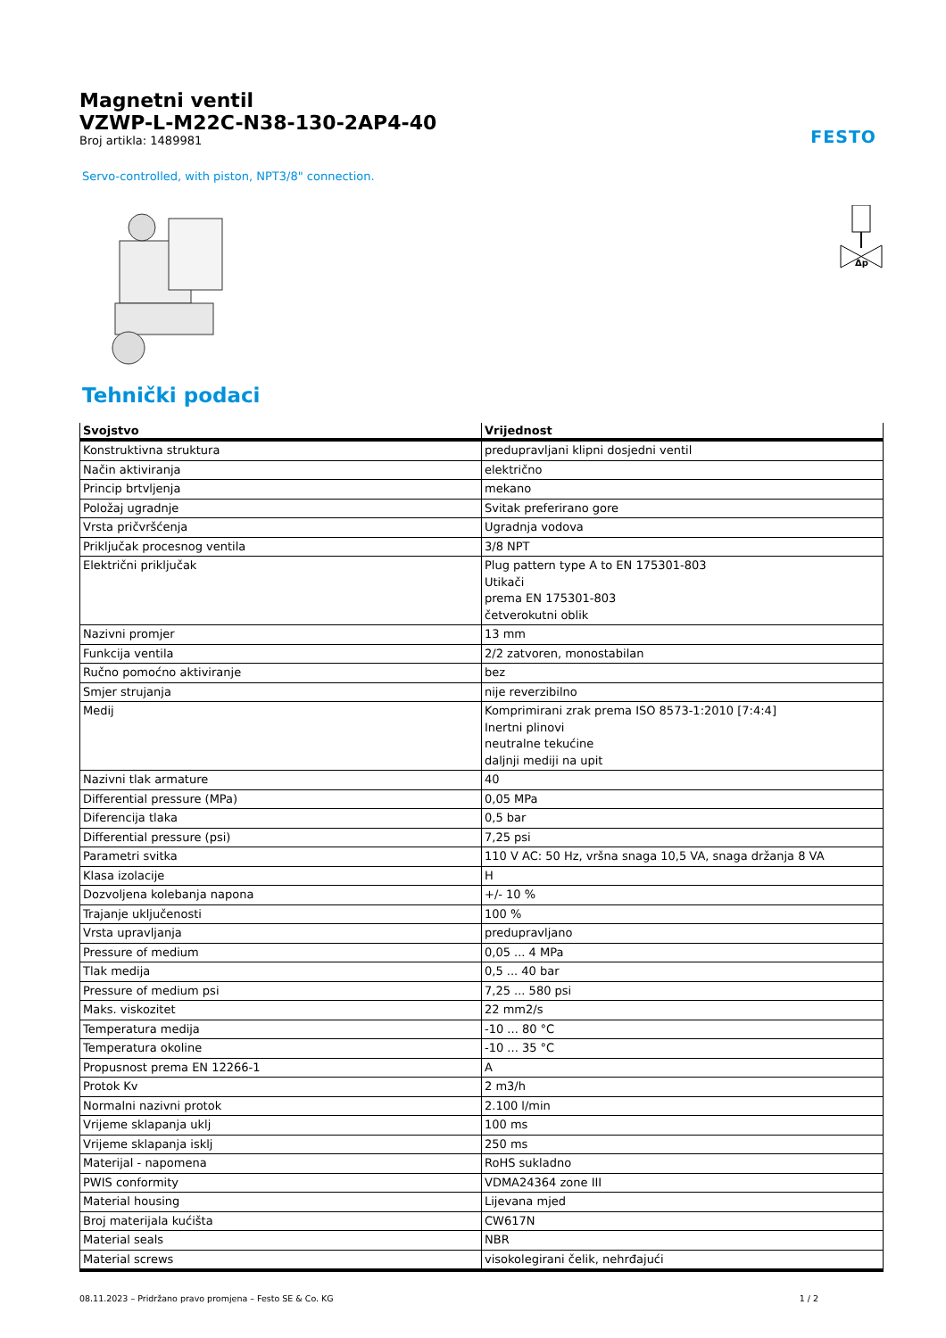Magnetni ventil
VZWP-L-M22C-N38-130-2AP4-40
Broj artikla: 1489981
FESTO
Servo-controlled, with piston, NPT3/8" connection.
Δp
Tehnički podaci
| Svojstvo | Vrijednost |
| --- | --- |
| Konstruktivna struktura | predupravljani klipni dosjedni ventil |
| Način aktiviranja | električno |
| Princip brtvljenja | mekano |
| Položaj ugradnje | Svitak preferirano gore |
| Vrsta pričvršćenja | Ugradnja vodova |
| Priključak procesnog ventila | 3/8 NPT |
| Električni priključak | Plug pattern type A to EN 175301-803 Utikači prema EN 175301-803 četverokutni oblik |
| Nazivni promjer | 13 mm |
| Funkcija ventila | 2/2 zatvoren, monostabilan |
| Ručno pomoćno aktiviranje | bez |
| Smjer strujanja | nije reverzibilno |
| Medij | Komprimirani zrak prema ISO 8573-1:2010 [7:4:4] Inertni plinovi neutralne tekućine daljnji mediji na upit |
| Nazivni tlak armature | 40 |
| Differential pressure (MPa) | 0,05 MPa |
| Diferencija tlaka | 0,5 bar |
| Differential pressure (psi) | 7,25 psi |
| Parametri svitka | 110 V AC: 50 Hz, vršna snaga 10,5 VA, snaga držanja 8 VA |
| Klasa izolacije | H |
| Dozvoljena kolebanja napona | +/- 10 % |
| Trajanje uključenosti | 100 % |
| Vrsta upravljanja | predupravljano |
| Pressure of medium | 0,05 ... 4 MPa |
| Tlak medija | 0,5 ... 40 bar |
| Pressure of medium psi | 7,25 ... 580 psi |
| Maks. viskozitet | 22 mm2/s |
| Temperatura medija | -10 ... 80 °C |
| Temperatura okoline | -10 ... 35 °C |
| Propusnost prema EN 12266-1 | A |
| Protok Kv | 2 m3/h |
| Normalni nazivni protok | 2.100 l/min |
| Vrijeme sklapanja uklj | 100 ms |
| Vrijeme sklapanja isklj | 250 ms |
| Materijal - napomena | RoHS sukladno |
| PWIS conformity | VDMA24364 zone III |
| Material housing | Lijevana mjed |
| Broj materijala kućišta | CW617N |
| Material seals | NBR |
| Material screws | visokolegirani čelik, nehrđajući |
08.11.2023 – Pridržano pravo promjena – Festo SE & Co. KG 1 / 2